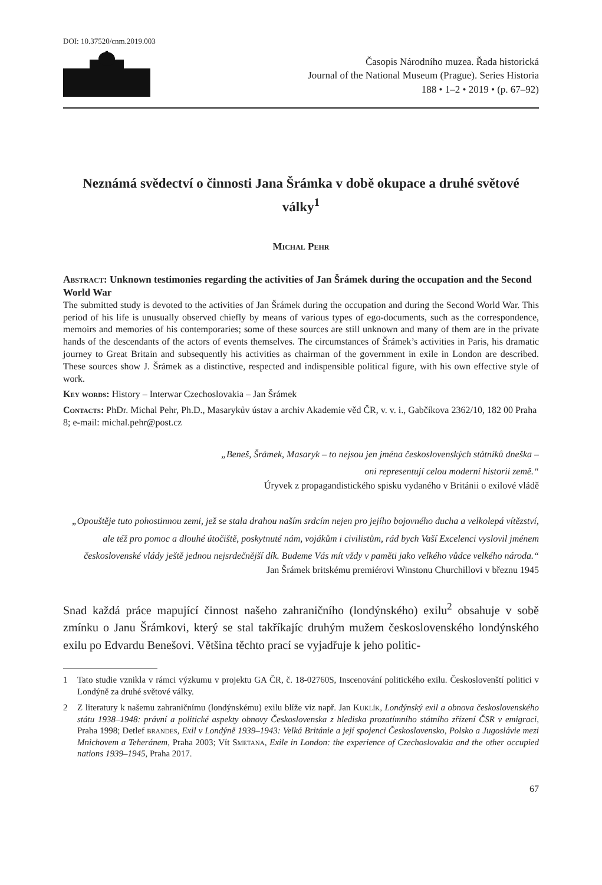DOI: 10.37520/cnm.2019.003
Časopis Národního muzea. Řada historická
Journal of the National Museum (Prague). Series Historia
188 • 1–2 • 2019 • (p. 67–92)
Neznámá svědectví o činnosti Jana Šrámka v době okupace a druhé světové války<sup>1</sup>
Michal Pehr
Abstract: Unknown testimonies regarding the activities of Jan Šrámek during the occupation and the Second World War
The submitted study is devoted to the activities of Jan Šrámek during the occupation and during the Second World War. This period of his life is unusually observed chiefly by means of various types of ego-documents, such as the correspondence, memoirs and memories of his contemporaries; some of these sources are still unknown and many of them are in the private hands of the descendants of the actors of events themselves. The circumstances of Šrámek’s activities in Paris, his dramatic journey to Great Britain and subsequently his activities as chairman of the government in exile in London are described. These sources show J. Šrámek as a distinctive, respected and indispensible political figure, with his own effective style of work.
Key words: History – Interwar Czechoslovakia – Jan Šrámek
Contacts: PhDr. Michal Pehr, Ph.D., Masarykův ústav a archiv Akademie věd ČR, v. v. i., Gabčíkova 2362/10, 182 00 Praha 8; e-mail: michal.pehr@post.cz
„Beneš, Šrámek, Masaryk – to nejsou jen jména československých státníků dneška –
oni representují celou moderní historii země.“
Úryvek z propagandistického spisku vydaného v Británii o exilové vládě
„Opouštěje tuto pohostinnou zemi, jež se stala drahou naším srdcím nejen pro jejího bojovného ducha a velkolepá vítězství, ale též pro pomoc a dlouhé útočiště, poskytnuté nám, vojákům i civilistům, rád bych Vaší Excelenci vyslovil jménem československé vlády ještě jednou nejsrdečnější dík. Budeme Vás mít vždy v paměti jako velkého vůdce velkého národa.“
Jan Šrámek britskému premiérovi Winstonu Churchillovi v březnu 1945
Snad každá práce mapující činnost našeho zahraničního (londýnského) exilu<sup>2</sup> obsahuje v sobě zmínku o Janu Šrámkovi, který se stal takříkajíc druhým mužem československého londýnského exilu po Edvardu Benešovi. Většina těchto prací se vyjadřuje k jeho politic-
1 Tato studie vznikla v rámci výzkumu v projektu GA ČR, č. 18-02760S, Inscenování politického exilu. Českoslovenští politici v Londýně za druhé světové války.
2 Z literatury k našemu zahraničnímu (londýnskému) exilu blíže viz např. Jan Kuklík, Londýnský exil a obnova československého státu 1938–1948: právní a politické aspekty obnovy Československa z hlediska prozatímního státního zřízení ČSR v emigraci, Praha 1998; Detlef brandes, Exil v Londýně 1939–1943: Velká Británie a její spojenci Československo, Polsko a Jugoslávie mezi Mnichovem a Teheránem, Praha 2003; Vít Smetana, Exile in London: the experience of Czechoslovakia and the other occupied nations 1939–1945, Praha 2017.
67